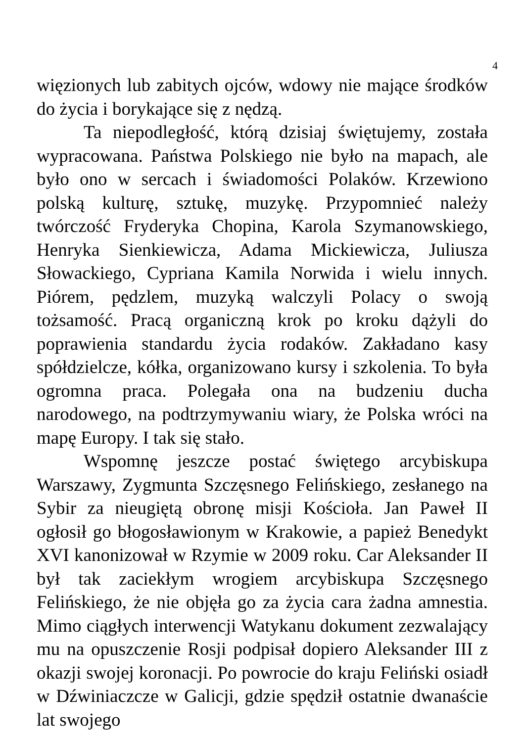4
więzionych lub zabitych ojców, wdowy nie mające środków do życia i borykające się z nędzą.
Ta niepodległość, którą dzisiaj świętujemy, została wypracowana. Państwa Polskiego nie było na mapach, ale było ono w sercach i świadomości Polaków. Krzewiono polską kulturę, sztukę, muzykę. Przypomnieć należy twórczość Fryderyka Chopina, Karola Szymanowskiego, Henryka Sienkiewicza, Adama Mickiewicza, Juliusza Słowackiego, Cypriana Kamila Norwida i wielu innych. Piórem, pędzlem, muzyką walczyli Polacy o swoją tożsamość. Pracą organiczną krok po kroku dążyli do poprawienia standardu życia rodaków. Zakładano kasy spółdzielcze, kółka, organizowano kursy i szkolenia. To była ogromna praca. Polegała ona na budzeniu ducha narodowego, na podtrzymywaniu wiary, że Polska wróci na mapę Europy. I tak się stało.
Wspomnę jeszcze postać świętego arcybiskupa Warszawy, Zygmunta Szczęsnego Felińskiego, zesłanego na Sybir za nieugiętą obronę misji Kościoła. Jan Paweł II ogłosił go błogosławionym w Krakowie, a papież Benedykt XVI kanonizował w Rzymie w 2009 roku. Car Aleksander II był tak zaciekłym wrogiem arcybiskupa Szczęsnego Felińskiego, że nie objęła go za życia cara żadna amnestia. Mimo ciągłych interwencji Watykanu dokument zezwalający mu na opuszczenie Rosji podpisał dopiero Aleksander III z okazji swojej koronacji. Po powrocie do kraju Feliński osiadł w Dźwiniaczcze w Galicji, gdzie spędził ostatnie dwanaście lat swojego